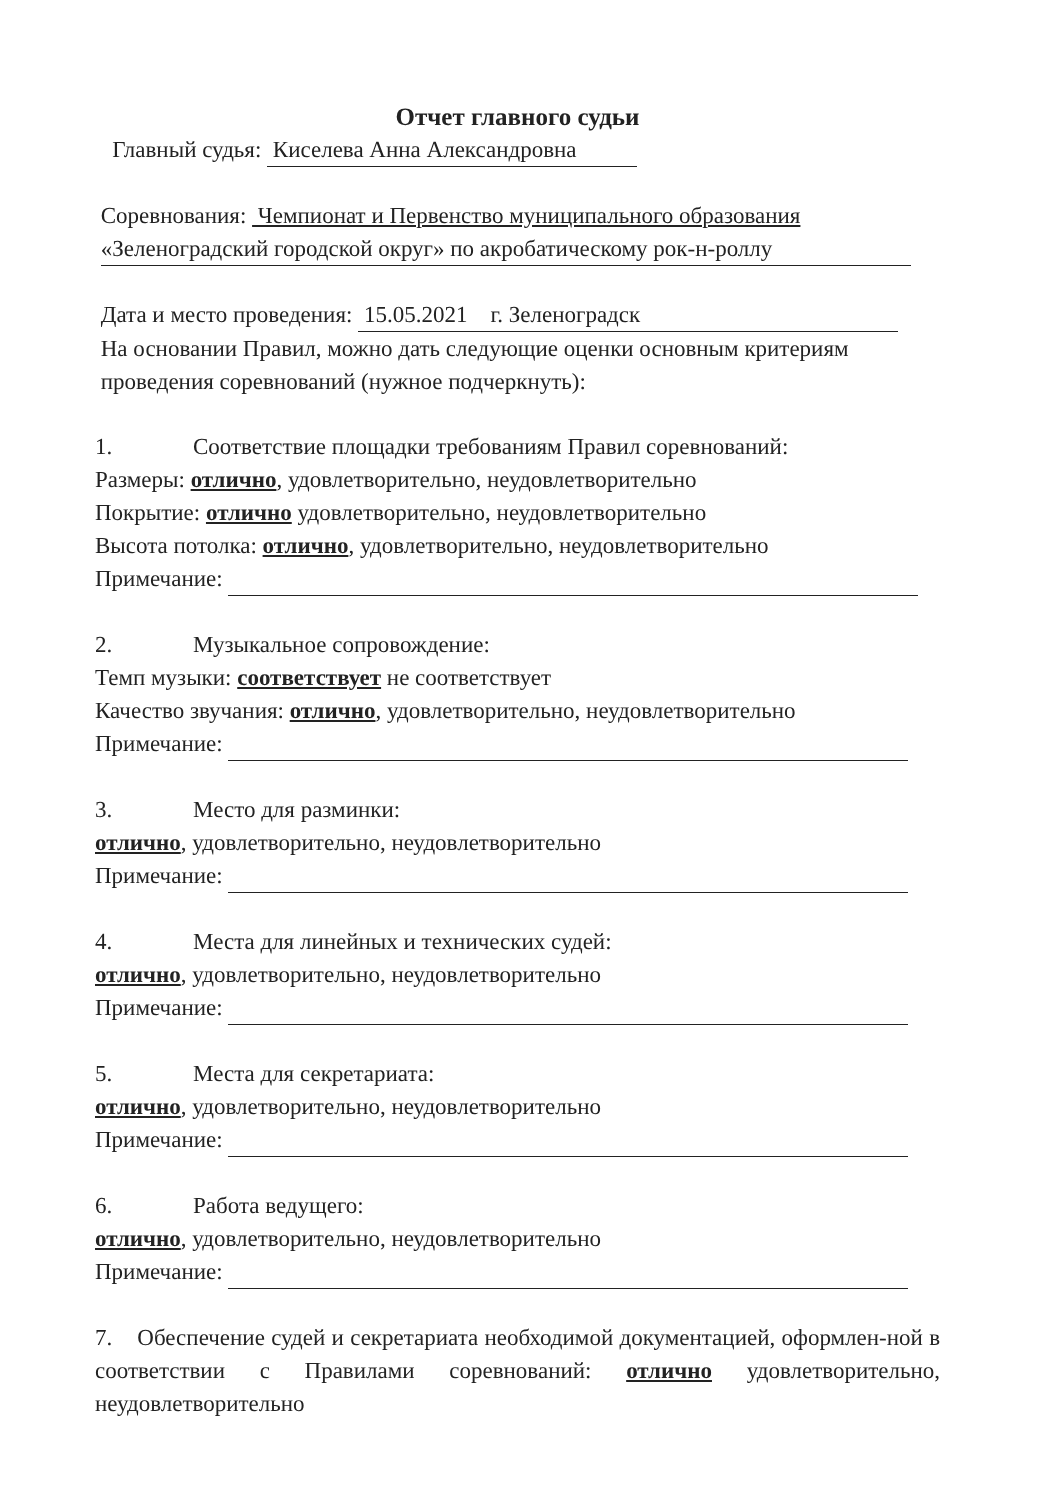Отчет главного судьи
Главный судья: Киселева Анна Александровна
Соревнования: Чемпионат и Первенство муниципального образования
«Зеленоградский городской округ» по акробатическому рок-н-роллу
Дата и место проведения: 15.05.2021 г. Зеленоградск
На основании Правил, можно дать следующие оценки основным критериям
проведения соревнований (нужное подчеркнуть):
1. Соответствие площадки требованиям Правил соревнований:
Размеры: отлично, удовлетворительно, неудовлетворительно
Покрытие: отлично удовлетворительно, неудовлетворительно
Высота потолка: отлично, удовлетворительно, неудовлетворительно
Примечание:
2. Музыкальное сопровождение:
Темп музыки: соответствует не соответствует
Качество звучания: отлично, удовлетворительно, неудовлетворительно
Примечание:
3. Место для разминки:
отлично, удовлетворительно, неудовлетворительно
Примечание:
4. Места для линейных и технических судей:
отлично, удовлетворительно, неудовлетворительно
Примечание:
5. Места для секретариата:
отлично, удовлетворительно, неудовлетворительно
Примечание:
6. Работа ведущего:
отлично, удовлетворительно, неудовлетворительно
Примечание:
7. Обеспечение судей и секретариата необходимой документацией, оформлен-ной в соответствии с Правилами соревнований: отлично удовлетворительно, неудовлетворительно